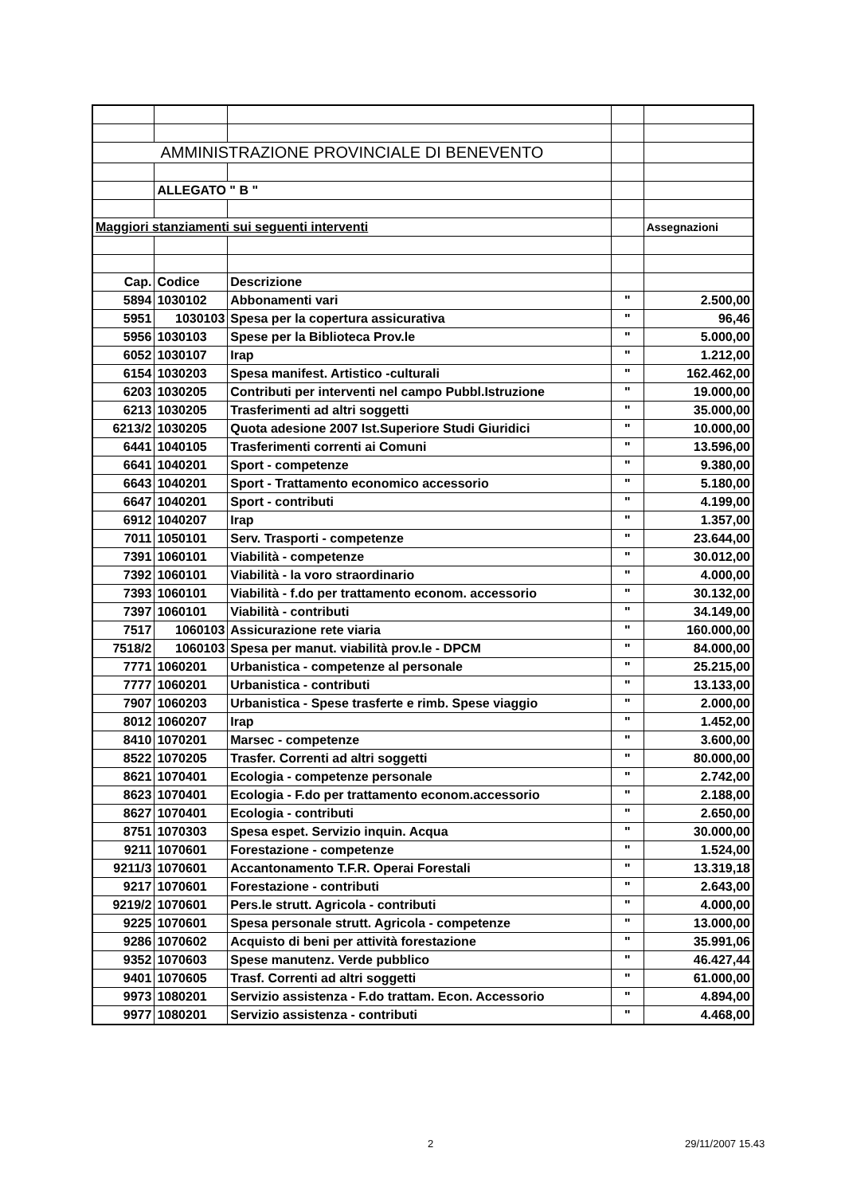| AMMINISTRAZIONE PROVINCIALE DI BENEVENTO | | | | |
| | ALLEGATO " B " | | | |
| Maggiori stanziamenti sui seguenti interventi | | | | Assegnazioni |
| Cap. | Codice | Descrizione | | |
| 5894 | 1030102 | Abbonamenti vari | " | 2.500,00 |
| 5951 | 1030103 | Spesa per la copertura assicurativa | " | 96,46 |
| 5956 | 1030103 | Spese per la Biblioteca Prov.le | " | 5.000,00 |
| 6052 | 1030107 | Irap | " | 1.212,00 |
| 6154 | 1030203 | Spesa manifest. Artistico -culturali | " | 162.462,00 |
| 6203 | 1030205 | Contributi per interventi nel campo Pubbl.Istruzione | " | 19.000,00 |
| 6213 | 1030205 | Trasferimenti ad altri soggetti | " | 35.000,00 |
| 6213/2 | 1030205 | Quota adesione 2007 Ist.Superiore Studi Giuridici | " | 10.000,00 |
| 6441 | 1040105 | Trasferimenti correnti ai Comuni | " | 13.596,00 |
| 6641 | 1040201 | Sport - competenze | " | 9.380,00 |
| 6643 | 1040201 | Sport - Trattamento economico accessorio | " | 5.180,00 |
| 6647 | 1040201 | Sport - contributi | " | 4.199,00 |
| 6912 | 1040207 | Irap | " | 1.357,00 |
| 7011 | 1050101 | Serv. Trasporti - competenze | " | 23.644,00 |
| 7391 | 1060101 | Viabilità - competenze | " | 30.012,00 |
| 7392 | 1060101 | Viabilità - la voro straordinario | " | 4.000,00 |
| 7393 | 1060101 | Viabilità - f.do per trattamento econom. accessorio | " | 30.132,00 |
| 7397 | 1060101 | Viabilità - contributi | " | 34.149,00 |
| 7517 | 1060103 | Assicurazione rete viaria | " | 160.000,00 |
| 7518/2 | 1060103 | Spesa per manut. viabilità prov.le - DPCM | " | 84.000,00 |
| 7771 | 1060201 | Urbanistica - competenze al personale | " | 25.215,00 |
| 7777 | 1060201 | Urbanistica - contributi | " | 13.133,00 |
| 7907 | 1060203 | Urbanistica - Spese trasferte e rimb. Spese viaggio | " | 2.000,00 |
| 8012 | 1060207 | Irap | " | 1.452,00 |
| 8410 | 1070201 | Marsec - competenze | " | 3.600,00 |
| 8522 | 1070205 | Trasfer. Correnti ad altri soggetti | " | 80.000,00 |
| 8621 | 1070401 | Ecologia - competenze personale | " | 2.742,00 |
| 8623 | 1070401 | Ecologia - F.do per trattamento econom.accessorio | " | 2.188,00 |
| 8627 | 1070401 | Ecologia - contributi | " | 2.650,00 |
| 8751 | 1070303 | Spesa espet. Servizio inquin. Acqua | " | 30.000,00 |
| 9211 | 1070601 | Forestazione - competenze | " | 1.524,00 |
| 9211/3 | 1070601 | Accantonamento T.F.R. Operai Forestali | " | 13.319,18 |
| 9217 | 1070601 | Forestazione - contributi | " | 2.643,00 |
| 9219/2 | 1070601 | Pers.le strutt. Agricola - contributi | " | 4.000,00 |
| 9225 | 1070601 | Spesa personale strutt. Agricola - competenze | " | 13.000,00 |
| 9286 | 1070602 | Acquisto di beni per attività forestazione | " | 35.991,06 |
| 9352 | 1070603 | Spese manutenz. Verde pubblico | " | 46.427,44 |
| 9401 | 1070605 | Trasf. Correnti ad altri soggetti | " | 61.000,00 |
| 9973 | 1080201 | Servizio assistenza - F.do trattam. Econ. Accessorio | " | 4.894,00 |
| 9977 | 1080201 | Servizio assistenza - contributi | " | 4.468,00 |
2 29/11/2007 15.43